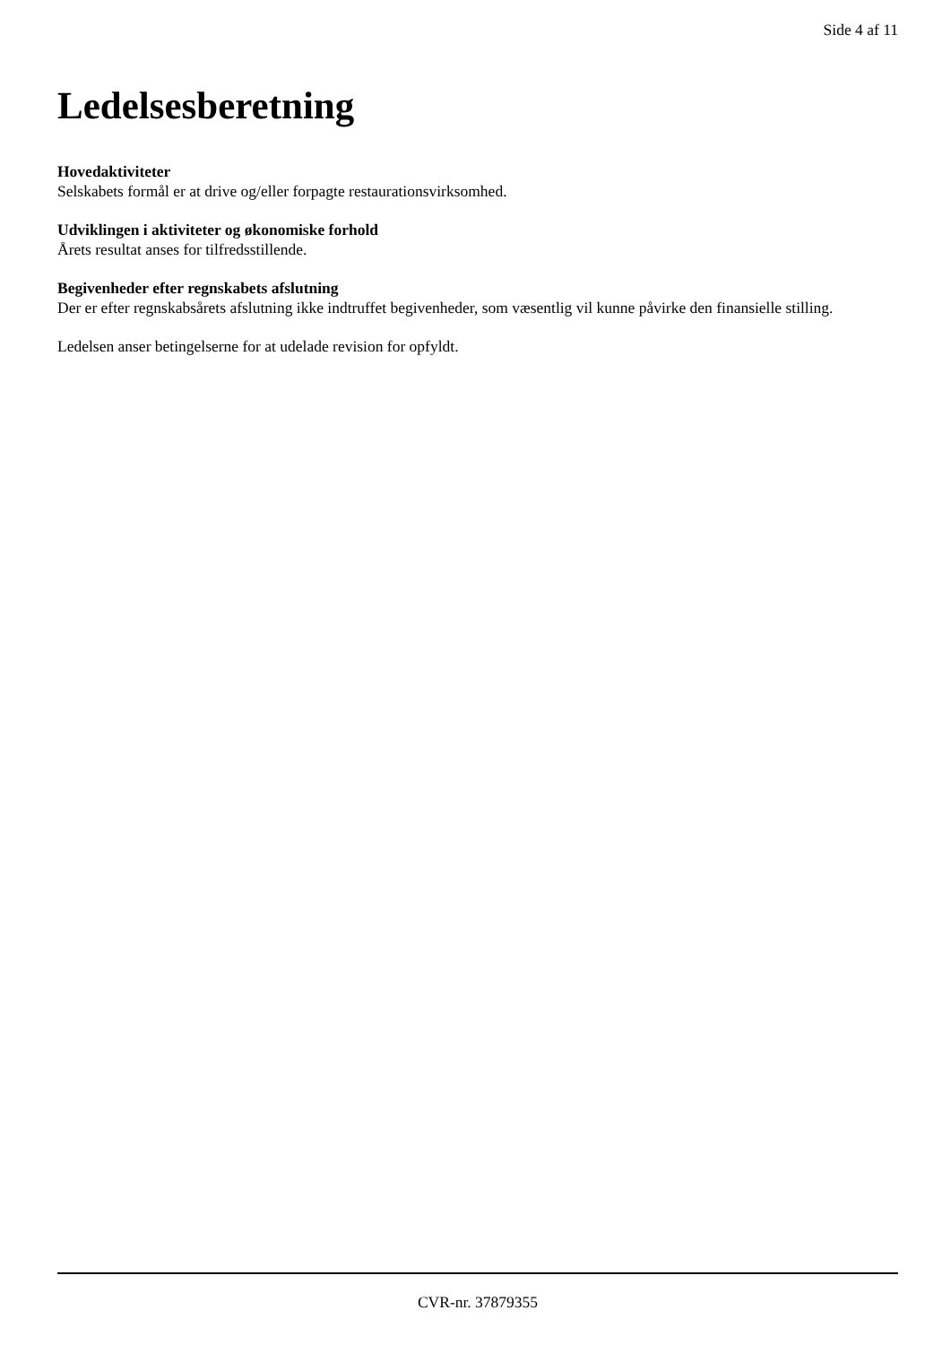Side 4 af 11
Ledelsesberetning
Hovedaktiviteter
Selskabets formål er at drive og/eller forpagte restaurationsvirksomhed.
Udviklingen i aktiviteter og økonomiske forhold
Årets resultat anses for tilfredsstillende.
Begivenheder efter regnskabets afslutning
Der er efter regnskabsårets afslutning ikke indtruffet begivenheder, som væsentlig vil kunne påvirke den finansielle stilling.
Ledelsen anser betingelserne for at udelade revision for opfyldt.
CVR-nr. 37879355